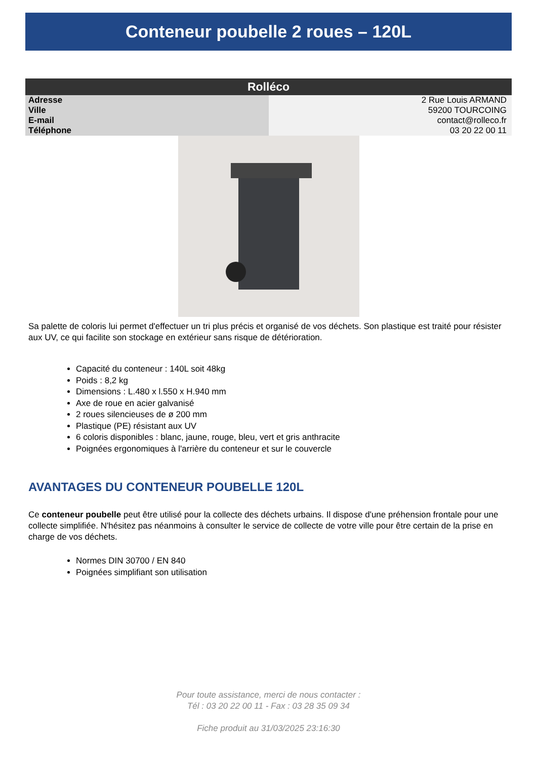Conteneur poubelle 2 roues – 120L
| Rolléco | |
| --- | --- |
| Adresse | 2 Rue Louis ARMAND |
| Ville | 59200 TOURCOING |
| E-mail | contact@rolleco.fr |
| Téléphone | 03 20 22 00 11 |
Sa palette de coloris lui permet d'effectuer un tri plus précis et organisé de vos déchets. Son plastique est traité pour résister aux UV, ce qui facilite son stockage en extérieur sans risque de détérioration.
Capacité du conteneur : 140L soit 48kg
Poids : 8,2 kg
Dimensions : L.480 x l.550 x H.940 mm
Axe de roue en acier galvanisé
2 roues silencieuses de ø 200 mm
Plastique (PE) résistant aux UV
6 coloris disponibles : blanc, jaune, rouge, bleu, vert et gris anthracite
Poignées ergonomiques à l'arrière du conteneur et sur le couvercle
AVANTAGES DU CONTENEUR POUBELLE 120L
Ce conteneur poubelle peut être utilisé pour la collecte des déchets urbains. Il dispose d'une préhension frontale pour une collecte simplifiée. N'hésitez pas néanmoins à consulter le service de collecte de votre ville pour être certain de la prise en charge de vos déchets.
Normes DIN 30700 / EN 840
Poignées simplifiant son utilisation
Pour toute assistance, merci de nous contacter :
Tél : 03 20 22 00 11 - Fax : 03 28 35 09 34
Fiche produit au 31/03/2025 23:16:30